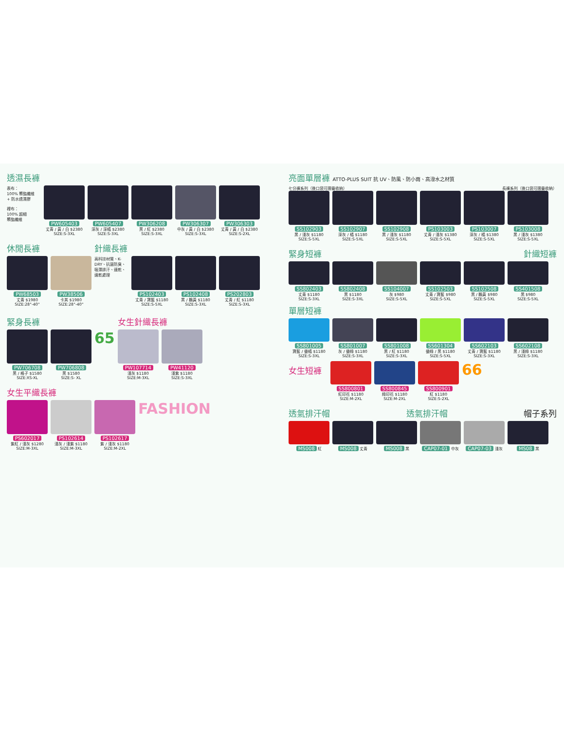透濕長褲
表布：
100% 聚酯纖維
+ 防水透濕膠
裡布：
100% 超細
聚酯纖維
PW605403
丈青 / 黃 / 白 $2380
SIZE:S-3XL
PW605407
深灰 / 深橘 $2380
SIZE:S-3XL
PW306208
黑 / 紅 $2380
SIZE:S-3XL
PW306307
中灰 / 黃 / 白 $2380
SIZE:S-3XL
PW306303
丈青 / 黃 / 白 $2380
SIZE:S-2XL
休閒長褲
PW68503
丈青 $1980
SIZE:28"-40"
PW38506
卡其 $1980
SIZE:28"-40"
針織長褲
高科技材質、K-DRY、抗菌防臭、吸濕排汗、速乾、速乾處理
PS102403
丈青 / 寶藍 $1180
SIZE:S-5XL
PS102408
黑 / 鵝黃 $1180
SIZE:S-3XL
PS202803
丈青 / 紅 $1180
SIZE:S-3XL
緊身長褲
PW706708
黑 / 格子 $1580
SIZE:XS-XL
PW706808
黑 $1580
SIZE:S- XL
65
女生針織長褲
PW107714
淺灰 $1180
SIZE:M-3XL
PW41120
淺紫 $1180
SIZE:S-3XL
女生平織長褲
PS602017
紫紅 / 淺灰 $1280
SIZE:M-3XL
PS102614
淺灰 / 淺紫 $1180
SIZE:M-3XL
PS102617
紫 / 淺灰 $1180
SIZE:M-2XL
FASHION
亮面單層褲 ATTO-PLUS SUIT 抗 UV、防風、防小雨、高潑水之材質
七分褲系列（後口袋可摺疊收納） 長褲系列（後口袋可摺疊收納）
SS102903
黑 / 淺灰 $1180
SIZE:S-5XL
SS102907
深灰 / 橘 $1180
SIZE:S-5XL
SS102908
黑 / 淺灰 $1180
SIZE:S-5XL
PS103003
丈青 / 淺灰 $1380
SIZE:S-5XL
PS103007
深灰 / 橘 $1380
SIZE:S-5XL
PS103008
黑 / 淺灰 $1380
SIZE:S-5XL
緊身短褲 針織短褲
SS802403
丈青 $1180
SIZE:S-3XL
SS802408
黑 $1180
SIZE:S-3XL
SS104007
灰 $980
SIZE:S-5XL
SS102503
丈青 / 寶藍 $980
SIZE:S-5XL
SS102508
黑 / 鵝黃 $980
SIZE:S-5XL
SS401508
黑 $980
SIZE:S-5XL
單層短褲
SS801005
寶藍 / 螢橘 $1180
SIZE:S-3XL
SS801007
灰 / 螢綠 $1180
SIZE:S-3XL
SS801008
黑 / 紅 $1180
SIZE:S-3XL
SS601304
螢綠 / 黑 $1180
SIZE:S-5XL
SS602103
丈青 / 寶藍 $1180
SIZE:S-3XL
SS602108
黑 / 淺綠 $1180
SIZE:S-3XL
女生短褲
SS800801
紅印花 $1180
SIZE:M-2XL
SS800845
綠印花 $1180
SIZE:M-2XL
SS800901
紅 $1180
SIZE:S-2XL
66
透氣排汗帽 透氣排汗帽 帽子系列
MS008 紅
MS008 丈青
MS008 黑
CAP07-01 中灰
CAP07-03 淺灰
MS08 黑